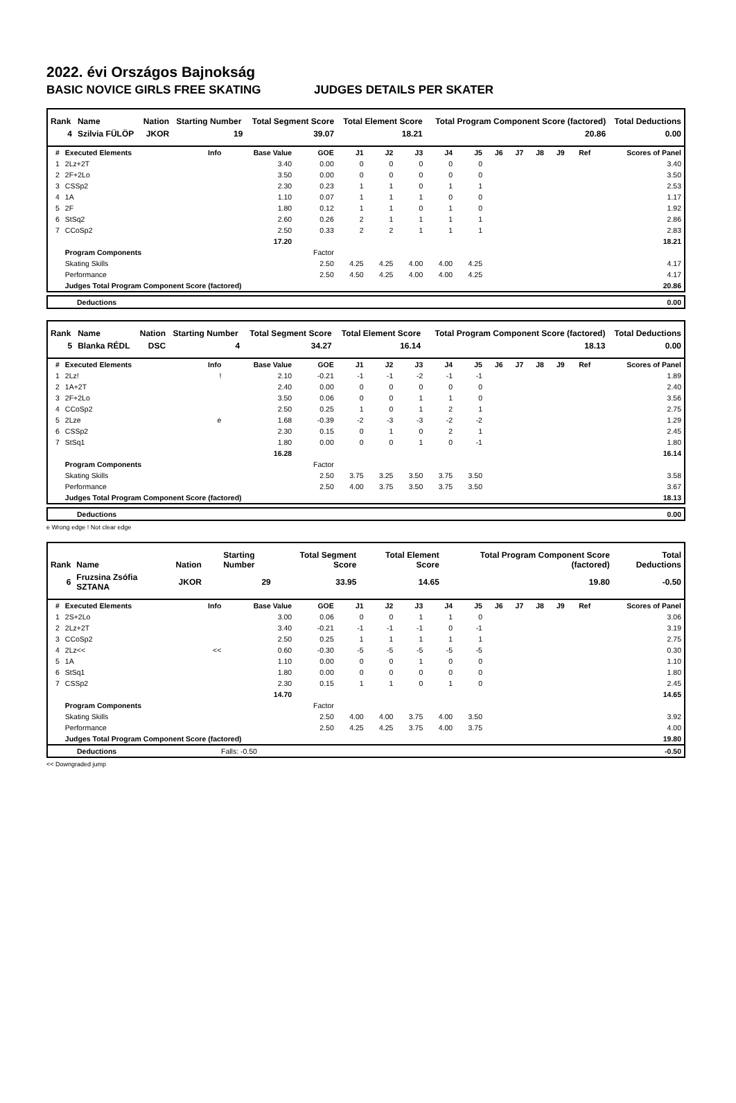2022. évi Országos Bajnokság
BASIC NOVICE GIRLS FREE SKATING JUDGES DETAILS PER SKATER
| Rank | Name | Nation | Starting Number | Total Segment Score | Total Element Score | Total Program Component Score (factored) | Total Deductions |
| --- | --- | --- | --- | --- | --- | --- | --- |
| 4 | Szilvia FÜLÖP | JKOR | 19 | 39.07 | 18.21 | 20.86 | 0.00 |
| # | Executed Elements | Info | Base Value | GOE | J1 | J2 | J3 | J4 | J5 | J6 | J7 | J8 | J9 | Ref | Scores of Panel |
| --- | --- | --- | --- | --- | --- | --- | --- | --- | --- | --- | --- | --- | --- | --- | --- |
| 1 | 2Lz+2T | | 3.40 | 0.00 | 0 | 0 | 0 | 0 | 0 | | | | | | 3.40 |
| 2 | 2F+2Lo | | 3.50 | 0.00 | 0 | 0 | 0 | 0 | 0 | | | | | | 3.50 |
| 3 | CSSp2 | | 2.30 | 0.23 | 1 | 1 | 0 | 1 | 1 | | | | | | 2.53 |
| 4 | 1A | | 1.10 | 0.07 | 1 | 1 | 1 | 0 | 0 | | | | | | 1.17 |
| 5 | 2F | | 1.80 | 0.12 | 1 | 1 | 0 | 1 | 0 | | | | | | 1.92 |
| 6 | StSq2 | | 2.60 | 0.26 | 2 | 1 | 1 | 1 | 1 | | | | | | 2.86 |
| 7 | CCoSp2 | | 2.50 | 0.33 | 2 | 2 | 1 | 1 | 1 | | | | | | 2.83 |
| | | | 17.20 | | | | | | | | | | | | 18.21 |
| | Program Components | | | Factor | | | | | | | | | | | |
| | Skating Skills | | | 2.50 | 4.25 | 4.25 | 4.00 | 4.00 | 4.25 | | | | | | 4.17 |
| | Performance | | | 2.50 | 4.50 | 4.25 | 4.00 | 4.00 | 4.25 | | | | | | 4.17 |
| | Judges Total Program Component Score (factored) | | | | | | | | | | | | | | 20.86 |
| | Deductions | 0.00 |
| Rank | Name | Nation | Starting Number | Total Segment Score | Total Element Score | Total Program Component Score (factored) | Total Deductions |
| --- | --- | --- | --- | --- | --- | --- | --- |
| 5 | Blanka RÉDL | DSC | 4 | 34.27 | 16.14 | 18.13 | 0.00 |
| # | Executed Elements | Info | Base Value | GOE | J1 | J2 | J3 | J4 | J5 | J6 | J7 | J8 | J9 | Ref | Scores of Panel |
| --- | --- | --- | --- | --- | --- | --- | --- | --- | --- | --- | --- | --- | --- | --- | --- |
| 1 | 2Lz! | ! | 2.10 | -0.21 | -1 | -1 | -2 | -1 | -1 | | | | | | 1.89 |
| 2 | 1A+2T | | 2.40 | 0.00 | 0 | 0 | 0 | 0 | 0 | | | | | | 2.40 |
| 3 | 2F+2Lo | | 3.50 | 0.06 | 0 | 0 | 1 | 1 | 0 | | | | | | 3.56 |
| 4 | CCoSp2 | | 2.50 | 0.25 | 1 | 0 | 1 | 2 | 1 | | | | | | 2.75 |
| 5 | 2Lze | e | 1.68 | -0.39 | -2 | -3 | -3 | -2 | -2 | | | | | | 1.29 |
| 6 | CSSp2 | | 2.30 | 0.15 | 0 | 1 | 0 | 2 | 1 | | | | | | 2.45 |
| 7 | StSq1 | | 1.80 | 0.00 | 0 | 0 | 1 | 0 | -1 | | | | | | 1.80 |
| | | | 16.28 | | | | | | | | | | | | 16.14 |
| | Program Components | | | Factor | | | | | | | | | | | |
| | Skating Skills | | | 2.50 | 3.75 | 3.25 | 3.50 | 3.75 | 3.50 | | | | | | 3.58 |
| | Performance | | | 2.50 | 4.00 | 3.75 | 3.50 | 3.75 | 3.50 | | | | | | 3.67 |
| | Judges Total Program Component Score (factored) | | | | | | | | | | | | | | 18.13 |
| | Deductions | 0.00 |
e Wrong edge ! Not clear edge
| Rank | Name | Nation | Starting Number | Total Segment Score | Total Element Score | Total Program Component Score (factored) | Total Deductions |
| --- | --- | --- | --- | --- | --- | --- | --- |
| 6 | Fruzsina Zsófia SZTANA | JKOR | 29 | 33.95 | 14.65 | 19.80 | -0.50 |
| # | Executed Elements | Info | Base Value | GOE | J1 | J2 | J3 | J4 | J5 | J6 | J7 | J8 | J9 | Ref | Scores of Panel |
| --- | --- | --- | --- | --- | --- | --- | --- | --- | --- | --- | --- | --- | --- | --- | --- |
| 1 | 2S+2Lo | | 3.00 | 0.06 | 0 | 0 | 1 | 1 | 0 | | | | | | 3.06 |
| 2 | 2Lz+2T | | 3.40 | -0.21 | -1 | -1 | -1 | 0 | -1 | | | | | | 3.19 |
| 3 | CCoSp2 | | 2.50 | 0.25 | 1 | 1 | 1 | 1 | 1 | | | | | | 2.75 |
| 4 | 2Lz<< | << | 0.60 | -0.30 | -5 | -5 | -5 | -5 | -5 | | | | | | 0.30 |
| 5 | 1A | | 1.10 | 0.00 | 0 | 0 | 1 | 0 | 0 | | | | | | 1.10 |
| 6 | StSq1 | | 1.80 | 0.00 | 0 | 0 | 0 | 0 | 0 | | | | | | 1.80 |
| 7 | CSSp2 | | 2.30 | 0.15 | 1 | 1 | 0 | 1 | 0 | | | | | | 2.45 |
| | | | 14.70 | | | | | | | | | | | | 14.65 |
| | Program Components | | | Factor | | | | | | | | | | | |
| | Skating Skills | | | 2.50 | 4.00 | 4.00 | 3.75 | 4.00 | 3.50 | | | | | | 3.92 |
| | Performance | | | 2.50 | 4.25 | 4.25 | 3.75 | 4.00 | 3.75 | | | | | | 4.00 |
| | Judges Total Program Component Score (factored) | | | | | | | | | | | | | | 19.80 |
| | Deductions | Falls: -0.50 | -0.50 |
<< Downgraded jump